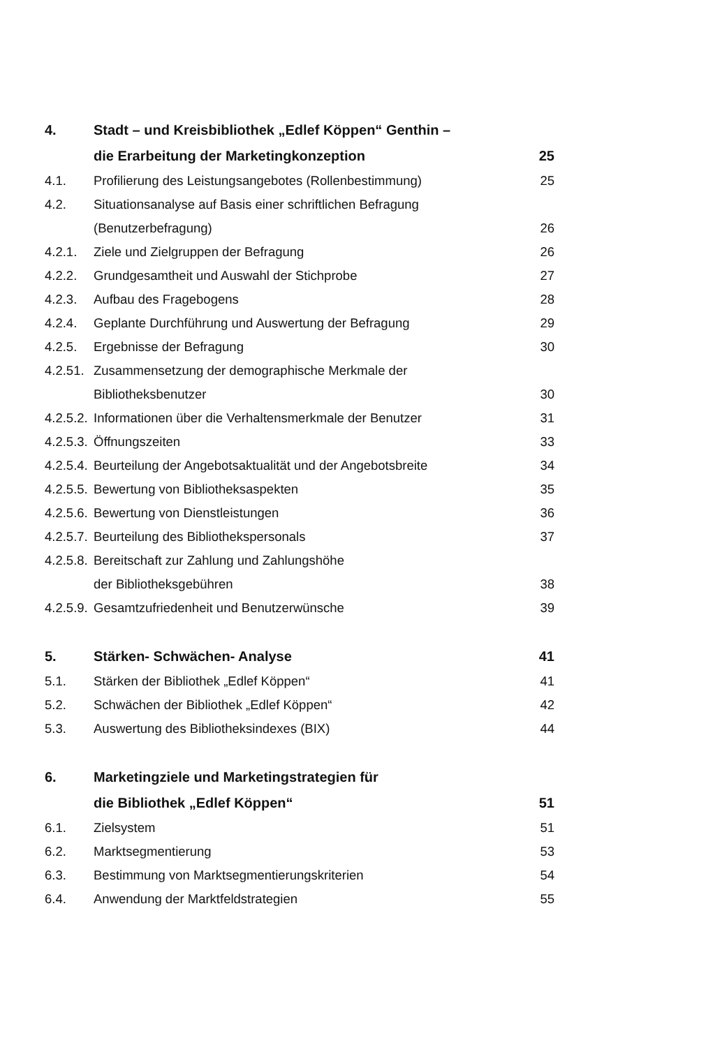| 4. | Stadt – und Kreisbibliothek „Edlef Köppen“ Genthin – | |
| | die Erarbeitung der Marketingkonzeption | 25 |
| 4.1. | Profilierung des Leistungsangebotes (Rollenbestimmung) | 25 |
| 4.2. | Situationsanalyse auf Basis einer schriftlichen Befragung | |
| | (Benutzerbefragung) | 26 |
| 4.2.1. | Ziele und Zielgruppen der Befragung | 26 |
| 4.2.2. | Grundgesamtheit und Auswahl der Stichprobe | 27 |
| 4.2.3. | Aufbau des Fragebogens | 28 |
| 4.2.4. | Geplante Durchführung und Auswertung der Befragung | 29 |
| 4.2.5. | Ergebnisse der Befragung | 30 |
| 4.2.51. | Zusammensetzung der demographische Merkmale der | |
| | Bibliotheksbenutzer | 30 |
| 4.2.5.2. | Informationen über die Verhaltensmerkmale der Benutzer | 31 |
| 4.2.5.3. | Öffnungszeiten | 33 |
| 4.2.5.4. | Beurteilung der Angebotsaktualität und der Angebotsbreite | 34 |
| 4.2.5.5. | Bewertung von Bibliotheksaspekten | 35 |
| 4.2.5.6. | Bewertung von Dienstleistungen | 36 |
| 4.2.5.7. | Beurteilung des Bibliothekspersonals | 37 |
| 4.2.5.8. | Bereitschaft zur Zahlung und Zahlungshöhe | |
| | der Bibliotheksgebühren | 38 |
| 4.2.5.9. | Gesamtzufriedenheit und Benutzerwünsche | 39 |
| 5. | Stärken- Schwächen- Analyse | 41 |
| 5.1. | Stärken der Bibliothek „Edlef Köppen“ | 41 |
| 5.2. | Schwächen der Bibliothek „Edlef Köppen“ | 42 |
| 5.3. | Auswertung des Bibliotheksindexes (BIX) | 44 |
| 6. | Marketingziele und Marketingstrategien für | |
| | die Bibliothek „Edlef Köppen“ | 51 |
| 6.1. | Zielsystem | 51 |
| 6.2. | Marktsegmentierung | 53 |
| 6.3. | Bestimmung von Marktsegmentierungskriterien | 54 |
| 6.4. | Anwendung der Marktfeldstrategien | 55 |